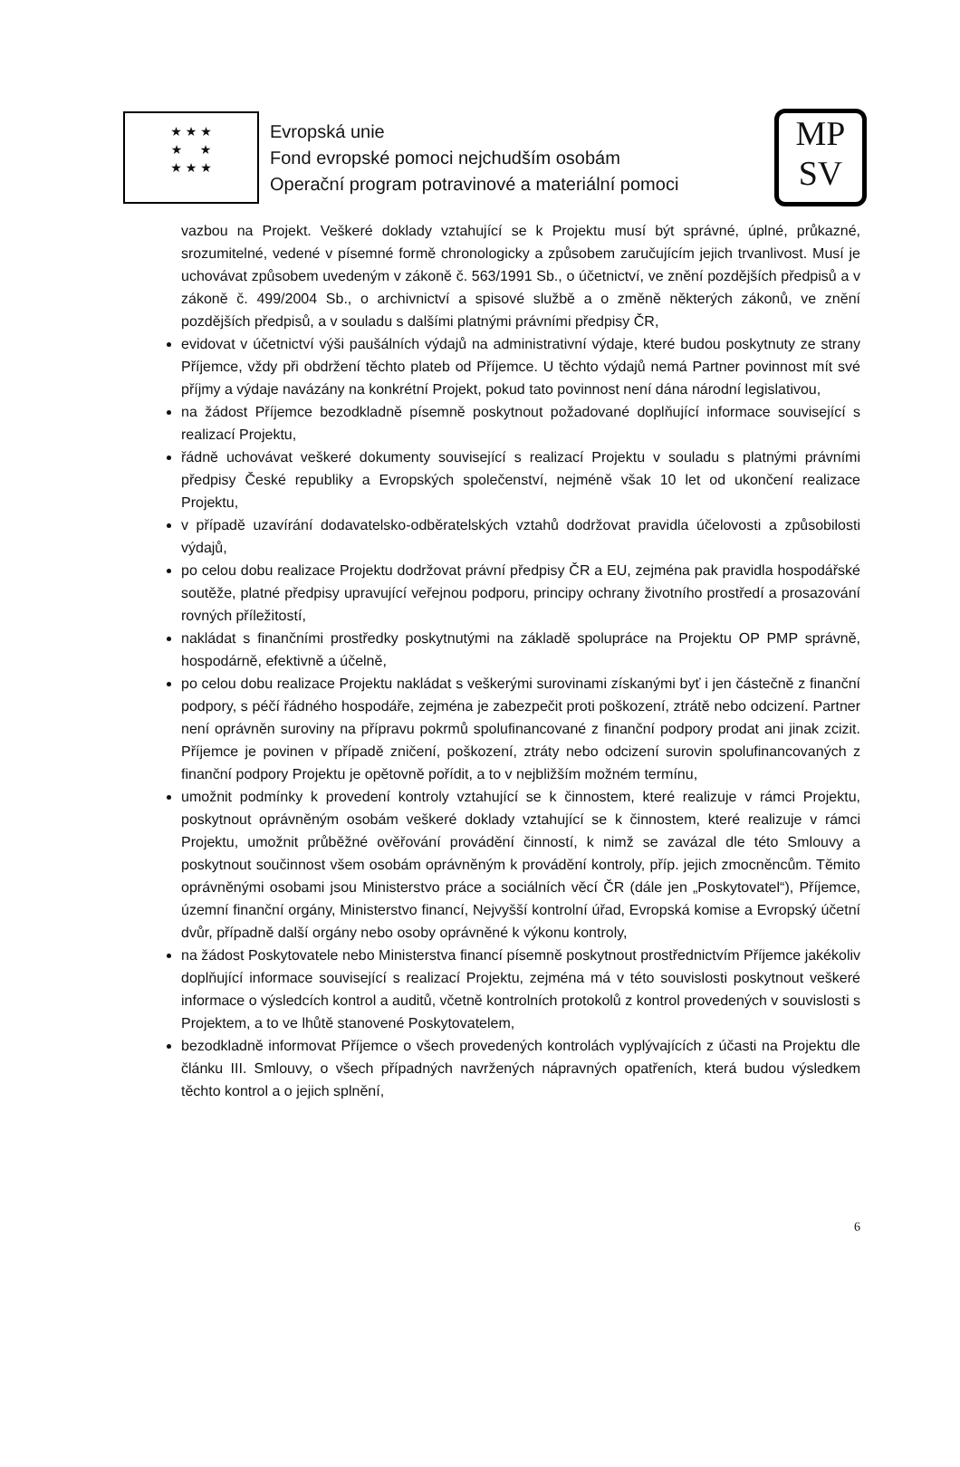★ ★ ★
★ ★
★ ★ ★
Evropská unie
Fond evropské pomoci nejchudším osobám
Operační program potravinové a materiální pomoci
MP
SV
vazbou na Projekt. Veškeré doklady vztahující se k Projektu musí být správné, úplné, průkazné, srozumitelné, vedené v písemné formě chronologicky a způsobem zaručujícím jejich trvanlivost. Musí je uchovávat způsobem uvedeným v zákoně č. 563/1991 Sb., o účetnictví, ve znění pozdějších předpisů a v zákoně č. 499/2004 Sb., o archivnictví a spisové službě a o změně některých zákonů, ve znění pozdějších předpisů, a v souladu s dalšími platnými právními předpisy ČR,
evidovat v účetnictví výši paušálních výdajů na administrativní výdaje, které budou poskytnuty ze strany Příjemce, vždy při obdržení těchto plateb od Příjemce. U těchto výdajů nemá Partner povinnost mít své příjmy a výdaje navázány na konkrétní Projekt, pokud tato povinnost není dána národní legislativou,
na žádost Příjemce bezodkladně písemně poskytnout požadované doplňující informace související s realizací Projektu,
řádně uchovávat veškeré dokumenty související s realizací Projektu v souladu s platnými právními předpisy České republiky a Evropských společenství, nejméně však 10 let od ukončení realizace Projektu,
v případě uzavírání dodavatelsko-odběratelských vztahů dodržovat pravidla účelovosti a způsobilosti výdajů,
po celou dobu realizace Projektu dodržovat právní předpisy ČR a EU, zejména pak pravidla hospodářské soutěže, platné předpisy upravující veřejnou podporu, principy ochrany životního prostředí a prosazování rovných příležitostí,
nakládat s finančními prostředky poskytnutými na základě spolupráce na Projektu OP PMP správně, hospodárně, efektivně a účelně,
po celou dobu realizace Projektu nakládat s veškerými surovinami získanými byť i jen částečně z finanční podpory, s péčí řádného hospodáře, zejména je zabezpečit proti poškození, ztrátě nebo odcizení. Partner není oprávněn suroviny na přípravu pokrmů spolufinancované z finanční podpory prodat ani jinak zcizit. Příjemce je povinen v případě zničení, poškození, ztráty nebo odcizení surovin spolufinancovaných z finanční podpory Projektu je opětovně pořídit, a to v nejbližším možném termínu,
umožnit podmínky k provedení kontroly vztahující se k činnostem, které realizuje v rámci Projektu, poskytnout oprávněným osobám veškeré doklady vztahující se k činnostem, které realizuje v rámci Projektu, umožnit průběžné ověřování provádění činností, k nimž se zavázal dle této Smlouvy a poskytnout součinnost všem osobám oprávněným k provádění kontroly, příp. jejich zmocněncům. Těmito oprávněnými osobami jsou Ministerstvo práce a sociálních věcí ČR (dále jen „Poskytovatel“), Příjemce, územní finanční orgány, Ministerstvo financí, Nejvyšší kontrolní úřad, Evropská komise a Evropský účetní dvůr, případně další orgány nebo osoby oprávněné k výkonu kontroly,
na žádost Poskytovatele nebo Ministerstva financí písemně poskytnout prostřednictvím Příjemce jakékoliv doplňující informace související s realizací Projektu, zejména má v této souvislosti poskytnout veškeré informace o výsledcích kontrol a auditů, včetně kontrolních protokolů z kontrol provedených v souvislosti s Projektem, a to ve lhůtě stanovené Poskytovatelem,
bezodkladně informovat Příjemce o všech provedených kontrolách vyplývajících z účasti na Projektu dle článku III. Smlouvy, o všech případných navržených nápravných opatřeních, která budou výsledkem těchto kontrol a o jejich splnění,
6